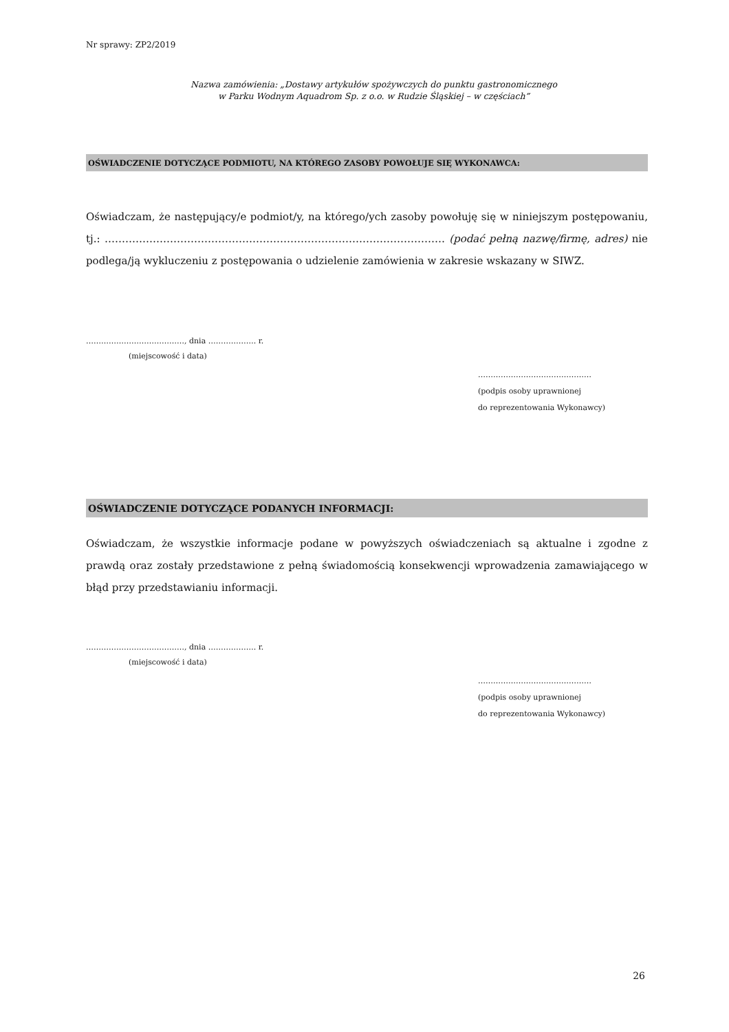Nr sprawy: ZP2/2019
Nazwa zamówienia: „Dostawy artykułów spożywczych do punktu gastronomicznego
w Parku Wodnym Aquadrom Sp. z o.o. w Rudzie Śląskiej – w częściach”
OŚWIADCZENIE DOTYCZĄCE PODMIOTU, NA KTÓREGO ZASOBY POWOŁUJE SIĘ WYKONAWCA:
Oświadczam, że następujący/e podmiot/y, na którego/ych zasoby powołuję się w niniejszym postępowaniu, tj.: ……………………………………………………………………………………… (podać pełną nazwę/firmę, adres) nie podlega/ją wykluczeniu z postępowania o udzielenie zamówienia w zakresie wskazany w SIWZ.
…………………………………, dnia ………………. r.
(miejscowość i data)
………………………………………
(podpis osoby uprawnionej
do reprezentowania Wykonawcy)
OŚWIADCZENIE DOTYCZĄCE PODANYCH INFORMACJI:
Oświadczam, że wszystkie informacje podane w powyższych oświadczeniach są aktualne i zgodne z prawdą oraz zostały przedstawione z pełną świadomością konsekwencji wprowadzenia zamawiającego w błąd przy przedstawianiu informacji.
…………………………………, dnia ………………. r.
(miejscowość i data)
………………………………………
(podpis osoby uprawnionej
do reprezentowania Wykonawcy)
26